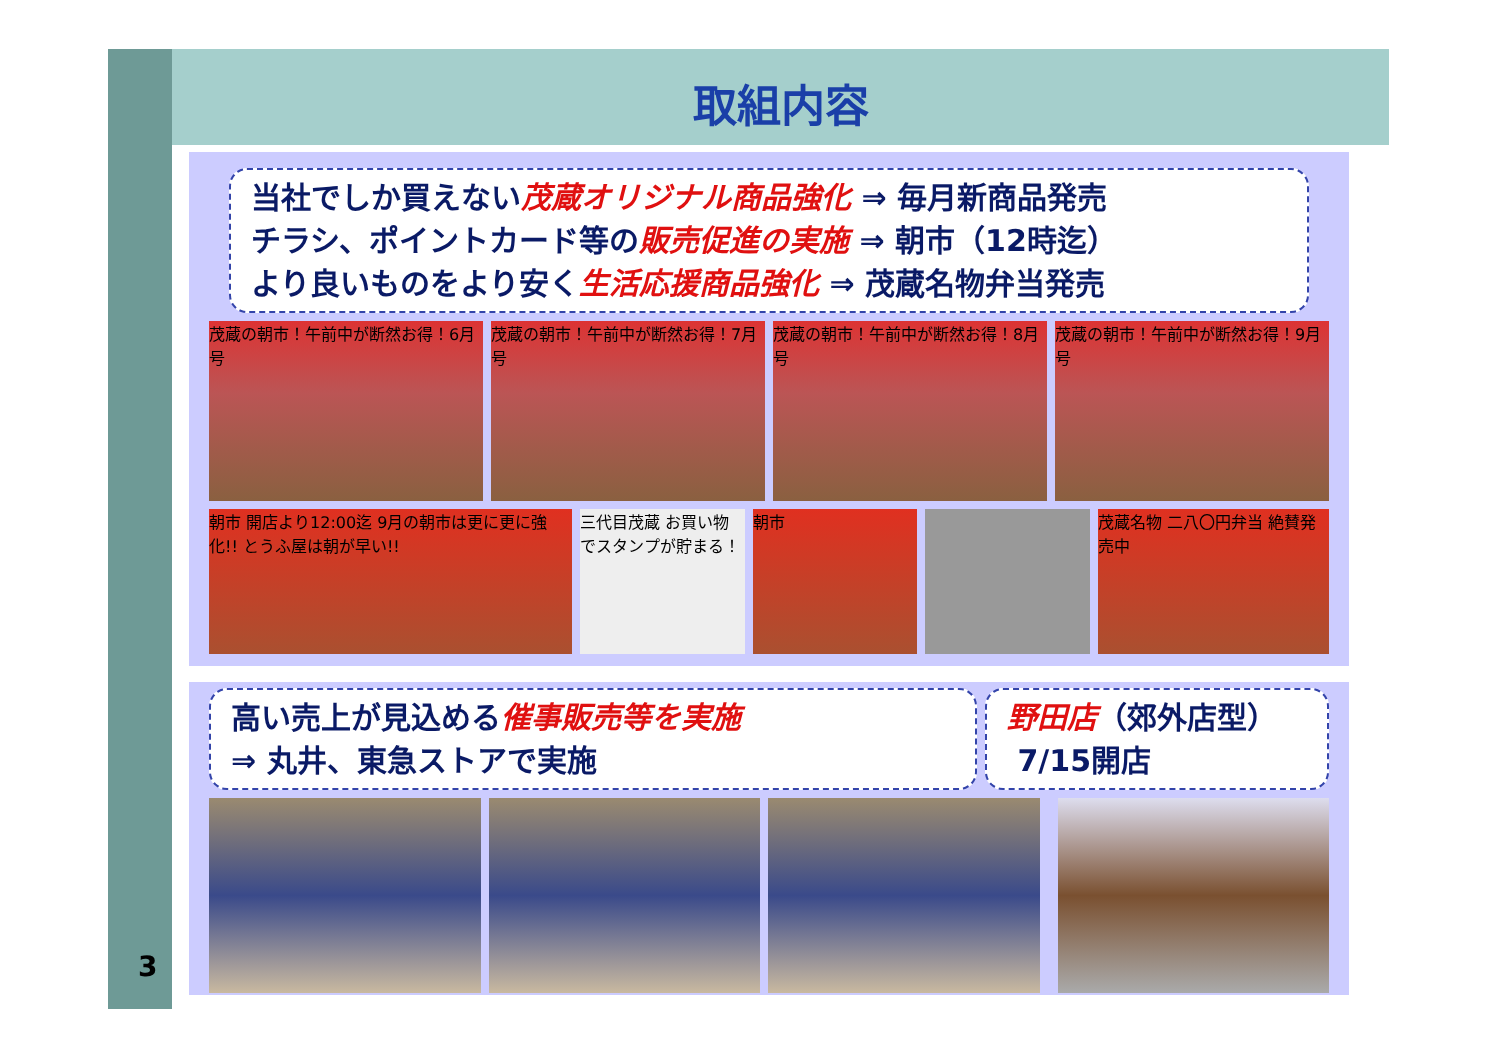3
取組内容
当社でしか買えない茂蔵オリジナル商品強化 ⇒ 毎月新商品発売
チラシ、ポイントカード等の販売促進の実施 ⇒ 朝市（12時迄）
より良いものをより安く生活応援商品強化 ⇒ 茂蔵名物弁当発売
茂蔵の朝市！午前中が断然お得！6月号 茂蔵の朝市！午前中が断然お得！7月号 茂蔵の朝市！午前中が断然お得！8月号 茂蔵の朝市！午前中が断然お得！9月号
朝市 開店より12:00迄 9月の朝市は更に更に強化!! とうふ屋は朝が早い!!
三代目茂蔵 お買い物でスタンプが貯まる！
朝市 茂蔵名物 二八〇円弁当 絶賛発売中
高い売上が見込める催事販売等を実施
⇒ 丸井、東急ストアで実施
野田店（郊外店型）
7/15開店